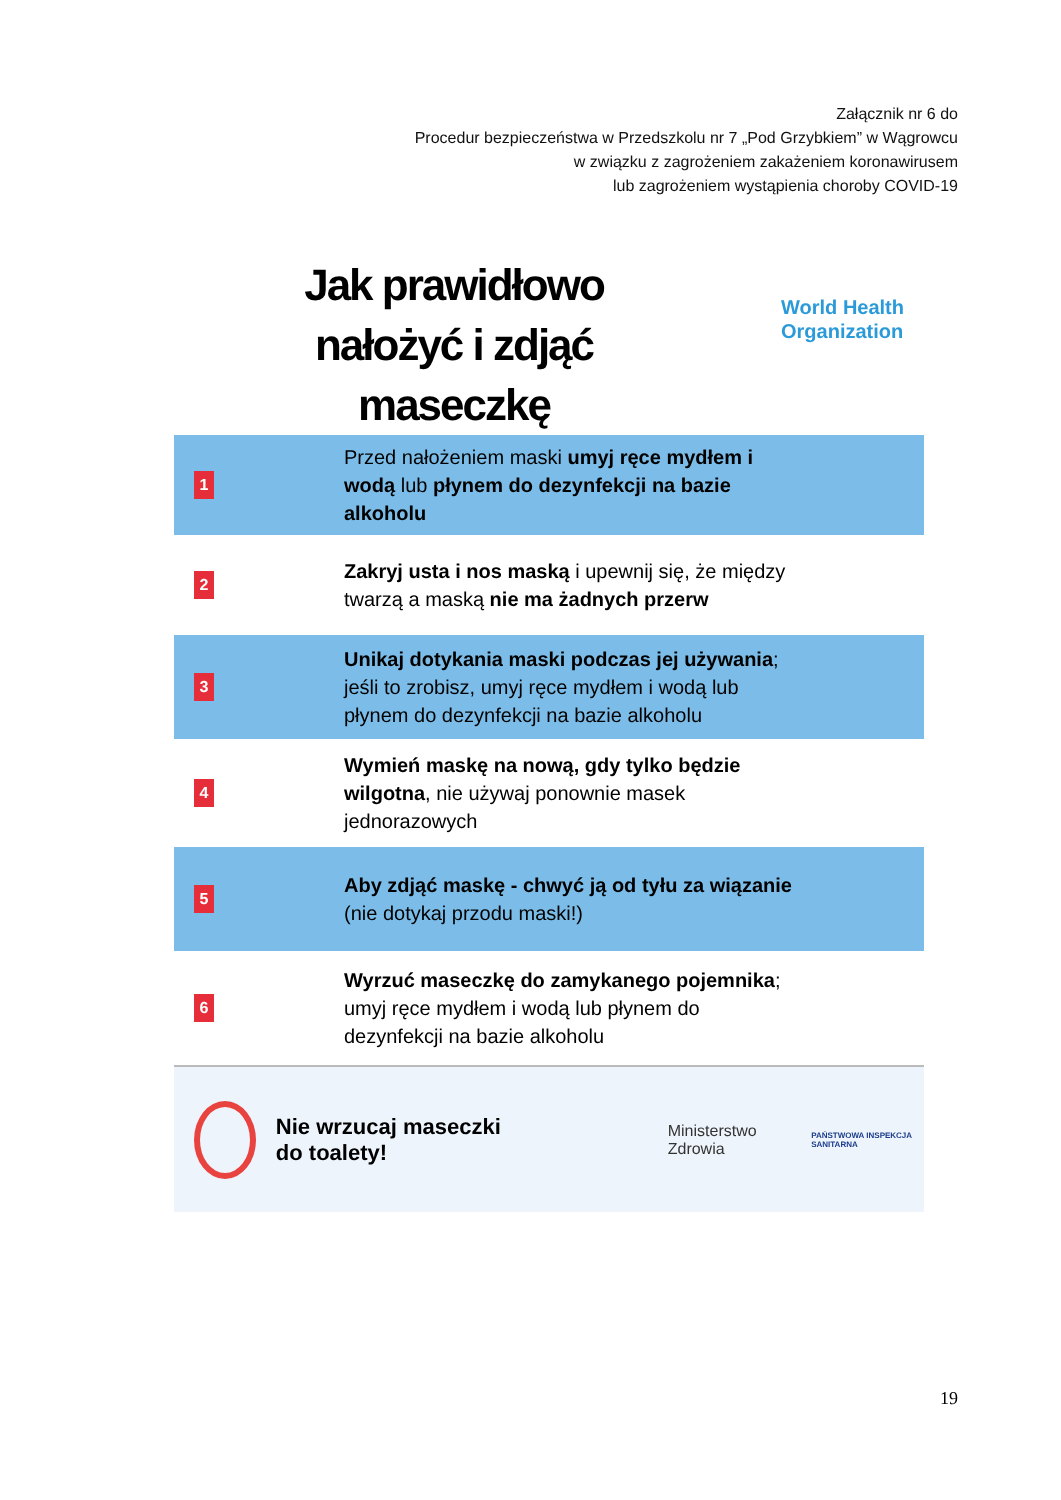Załącznik nr 6 do
Procedur bezpieczeństwa w Przedszkolu nr 7 „Pod Grzybkiem” w Wągrowcu
w związku z zagrożeniem zakażeniem koronawirusem
lub zagrożeniem wystąpienia choroby COVID-19
World Health
Organization
Jak prawidłowo
nałożyć i zdjąć maseczkę
1 Przed nałożeniem maski umyj ręce mydłem i wodą lub płynem do dezynfekcji na bazie alkoholu
2 Zakryj usta i nos maską i upewnij się, że między twarzą a maską nie ma żadnych przerw
3 Unikaj dotykania maski podczas jej używania; jeśli to zrobisz, umyj ręce mydłem i wodą lub płynem do dezynfekcji na bazie alkoholu
4 Wymień maskę na nową, gdy tylko będzie wilgotna, nie używaj ponownie masek jednorazowych
5 Aby zdjąć maskę - chwyć ją od tyłu za wiązanie (nie dotykaj przodu maski!)
6 Wyrzuć maseczkę do zamykanego pojemnika; umyj ręce mydłem i wodą lub płynem do dezynfekcji na bazie alkoholu
Nie wrzucaj maseczki
do toalety! Ministerstwo Zdrowia PAŃSTWOWA INSPEKCJA SANITARNA
19